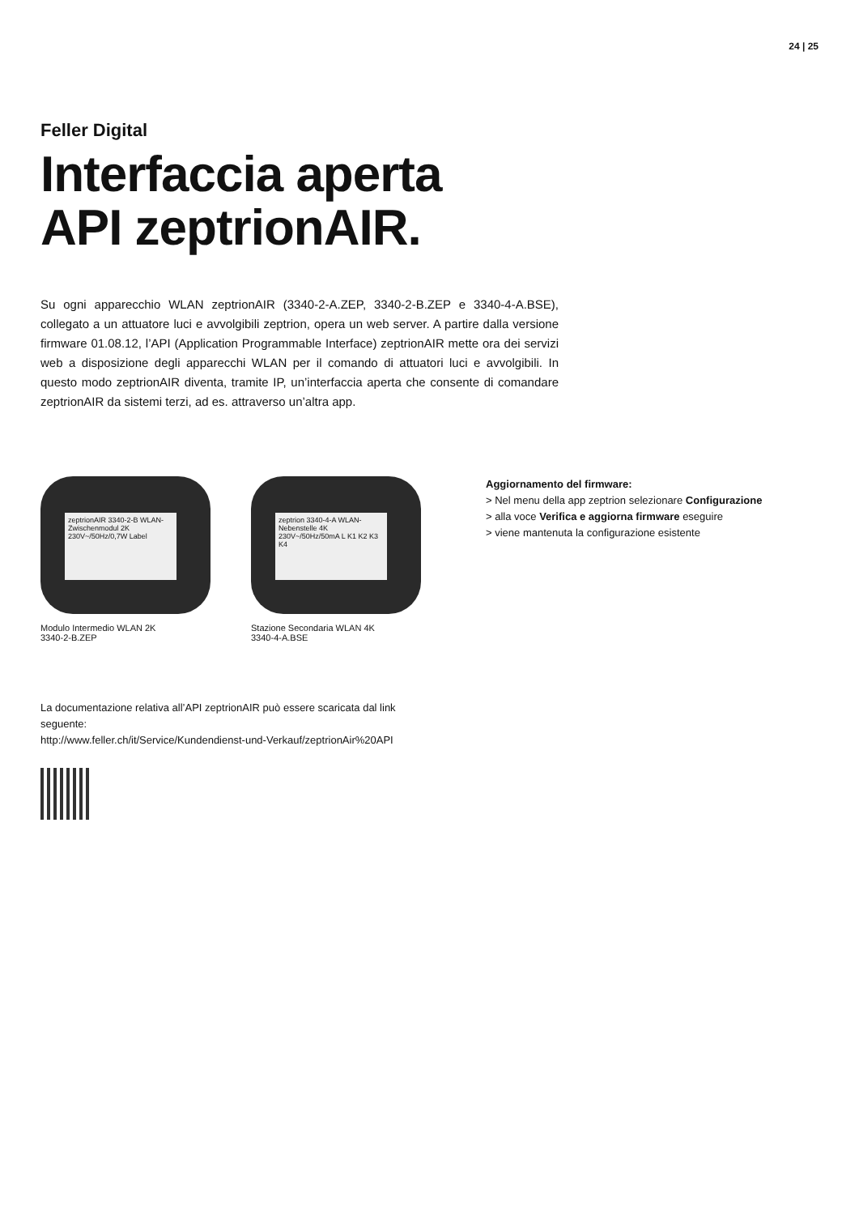24 | 25
Feller Digital
Interfaccia aperta
API zeptrionAIR.
Su ogni apparecchio WLAN zeptrionAIR (3340-2-A.ZEP, 3340-2-B.ZEP e 3340-4-A.BSE), collegato a un attuatore luci e avvolgibili zeptrion, opera un web server. A partire dalla versione firmware 01.08.12, l’API (Application Programmable Interface) zeptrionAIR mette ora dei servizi web a disposizione degli apparecchi WLAN per il comando di attuatori luci e avvolgibili. In questo modo zeptrionAIR diventa, tramite IP, un’interfaccia aperta che consente di comandare zeptrionAIR da sistemi terzi, ad es. attraverso un’altra app.
zeptrionAIR 3340-2-B WLAN-Zwischenmodul 2K 230V~/50Hz/0,7W Label
Modulo Intermedio WLAN 2K
3340-2-B.ZEP
zeptrion 3340-4-A WLAN-Nebenstelle 4K 230V~/50Hz/50mA L K1 K2 K3 K4
Stazione Secondaria WLAN 4K
3340-4-A.BSE
Aggiornamento del firmware:
> Nel menu della app zeptrion selezionare Configurazione
> alla voce Verifica e aggiorna firmware eseguire
> viene mantenuta la configurazione esistente
La documentazione relativa all’API zeptrionAIR può essere scaricata dal link
seguente:
http://www.feller.ch/it/Service/Kundendienst-und-Verkauf/zeptrionAir%20API